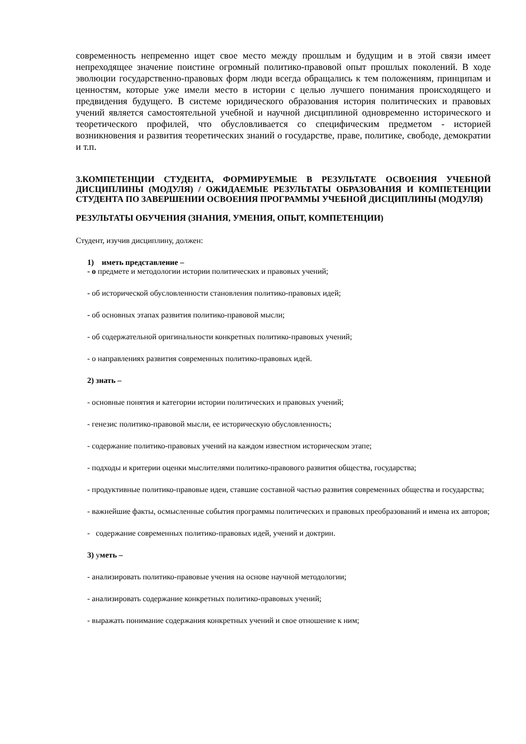современность непременно ищет свое место между прошлым и будущим и в этой связи имеет непреходящее значение поистине огромный политико-правовой опыт прошлых поколений. В ходе эволюции государственно-правовых форм люди всегда обращались к тем положениям, принципам и ценностям, которые уже имели место в истории с целью лучшего понимания происходящего и предвидения будущего. В системе юридического образования история политических и правовых учений является самостоятельной учебной и научной дисциплиной одновременно исторического и теоретического профилей, что обусловливается со специфическим предметом - историей возникновения и развития теоретических знаний о государстве, праве, политике, свободе, демократии и т.п.
3.КОМПЕТЕНЦИИ СТУДЕНТА, ФОРМИРУЕМЫЕ В РЕЗУЛЬТАТЕ ОСВОЕНИЯ УЧЕБНОЙ ДИСЦИПЛИНЫ (МОДУЛЯ) / ОЖИДАЕМЫЕ РЕЗУЛЬТАТЫ ОБРАЗОВАНИЯ И КОМПЕТЕНЦИИ СТУДЕНТА ПО ЗАВЕРШЕНИИ ОСВОЕНИЯ ПРОГРАММЫ УЧЕБНОЙ ДИСЦИПЛИНЫ (МОДУЛЯ)
РЕЗУЛЬТАТЫ ОБУЧЕНИЯ (ЗНАНИЯ, УМЕНИЯ, ОПЫТ, КОМПЕТЕНЦИИ)
Студент, изучив дисциплину, должен:
1) иметь представление –
- о предмете и методологии истории политических и правовых учений;
- об исторической обусловленности становления политико-правовых идей;
- об основных этапах развития политико-правовой мысли;
- об содержательной оригинальности конкретных политико-правовых учений;
- о направлениях развития современных политико-правовых идей.
2) знать –
- основные понятия и категории истории политических и правовых учений;
- генезис политико-правовой мысли, ее историческую обусловленность;
- содержание политико-правовых учений на каждом известном историческом этапе;
- подходы и критерии оценки мыслителями политико-правового развития общества, государства;
- продуктивные политико-правовые идеи, ставшие составной частью развития современных общества и государства;
- важнейшие факты, осмысленные события программы политических и правовых преобразований и имена их авторов;
- содержание современных политико-правовых идей, учений и доктрин.
3) уметь –
- анализировать политико-правовые учения на основе научной методологии;
- анализировать содержание конкретных политико-правовых учений;
- выражать понимание содержания конкретных учений и свое отношение к ним;